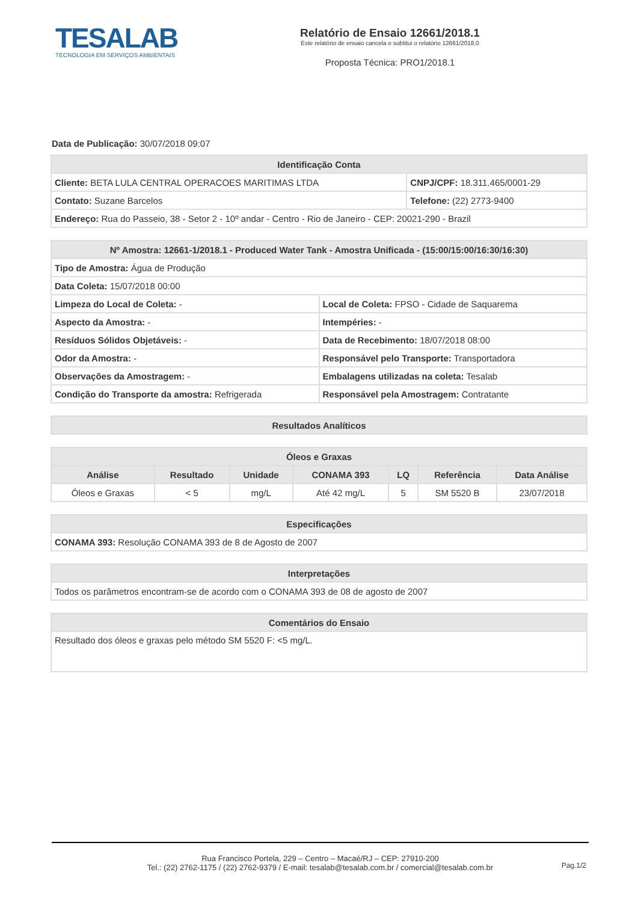TESALAB
TECNOLOGIA EM SERVIÇOS AMBIENTAIS
Relatório de Ensaio 12661/2018.1
Este relatório de ensaio cancela e subtitui o relatório 12661/2018.0
Proposta Técnica: PRO1/2018.1
Data de Publicação: 30/07/2018 09:07
| Identificação Conta | |
| --- | --- |
| Cliente: BETA LULA CENTRAL OPERACOES MARITIMAS LTDA | CNPJ/CPF: 18.311.465/0001-29 |
| Contato: Suzane Barcelos | Telefone: (22) 2773-9400 |
| Endereço: Rua do Passeio, 38 - Setor 2 - 10º andar - Centro - Rio de Janeiro - CEP: 20021-290 - Brazil | |
| Nº Amostra: 12661-1/2018.1 - Produced Water Tank - Amostra Unificada - (15:00/15:00/16:30/16:30) | |
| --- | --- |
| Tipo de Amostra: Água de Produção | |
| Data Coleta: 15/07/2018 00:00 | |
| Limpeza do Local de Coleta: - | Local de Coleta: FPSO - Cidade de Saquarema |
| Aspecto da Amostra: - | Intempéries: - |
| Resíduos Sólidos Objetáveis: - | Data de Recebimento: 18/07/2018 08:00 |
| Odor da Amostra: - | Responsável pelo Transporte: Transportadora |
| Observações da Amostragem: - | Embalagens utilizadas na coleta: Tesalab |
| Condição do Transporte da amostra: Refrigerada | Responsável pela Amostragem: Contratante |
| Resultados Analíticos |
| --- |
| Óleos e Graxas | | | | | | |
| --- | --- | --- | --- | --- | --- | --- |
| Análise | Resultado | Unidade | CONAMA 393 | LQ | Referência | Data Análise |
| Óleos e Graxas | < 5 | mg/L | Até 42 mg/L | 5 | SM 5520 B | 23/07/2018 |
| Especificações |
| --- |
| CONAMA 393: Resolução CONAMA 393 de 8 de Agosto de 2007 |
| Interpretações |
| --- |
| Todos os parâmetros encontram-se de acordo com o CONAMA 393 de 08 de agosto de 2007 |
| Comentários do Ensaio |
| --- |
| Resultado dos óleos e graxas pelo método SM 5520 F: <5 mg/L. |
Rua Francisco Portela, 229 – Centro – Macaé/RJ – CEP: 27910-200
Tel.: (22) 2762-1175 / (22) 2762-9379 / E-mail: tesalab@tesalab.com.br / comercial@tesalab.com.br
Pag.1/2